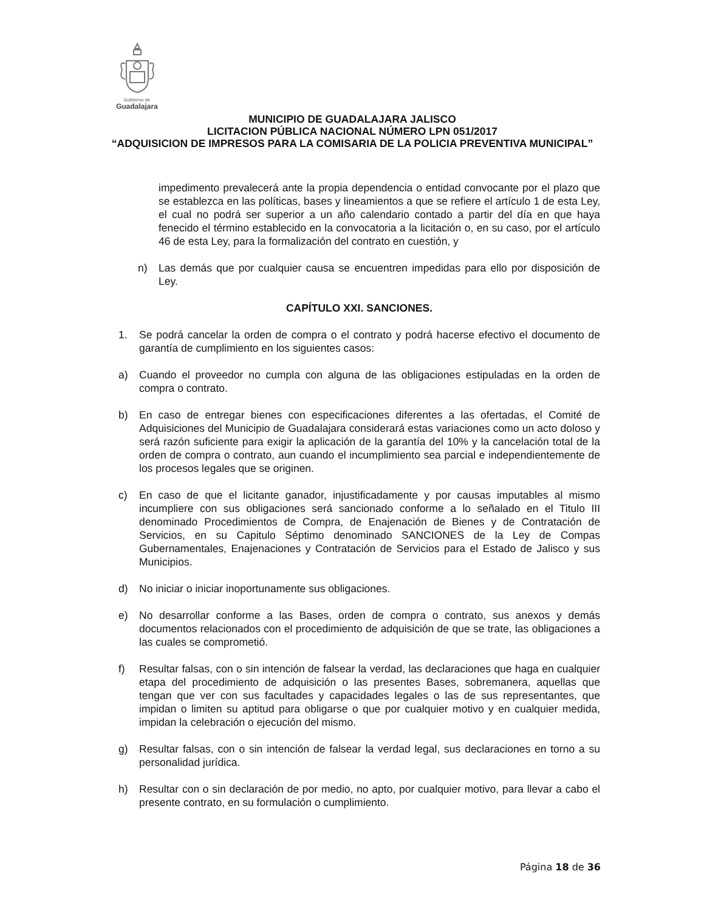Gobierno de
Guadalajara
MUNICIPIO DE GUADALAJARA JALISCO
LICITACION PÚBLICA NACIONAL NÚMERO LPN 051/2017
“ADQUISICION DE IMPRESOS PARA LA COMISARIA DE LA POLICIA PREVENTIVA MUNICIPAL”
impedimento prevalecerá ante la propia dependencia o entidad convocante por el plazo que se establezca en las políticas, bases y lineamientos a que se refiere el artículo 1 de esta Ley, el cual no podrá ser superior a un año calendario contado a partir del día en que haya fenecido el término establecido en la convocatoria a la licitación o, en su caso, por el artículo 46 de esta Ley, para la formalización del contrato en cuestión, y
n) Las demás que por cualquier causa se encuentren impedidas para ello por disposición de Ley.
CAPÍTULO XXI. SANCIONES.
1. Se podrá cancelar la orden de compra o el contrato y podrá hacerse efectivo el documento de garantía de cumplimiento en los siguientes casos:
a) Cuando el proveedor no cumpla con alguna de las obligaciones estipuladas en la orden de compra o contrato.
b) En caso de entregar bienes con especificaciones diferentes a las ofertadas, el Comité de Adquisiciones del Municipio de Guadalajara considerará estas variaciones como un acto doloso y será razón suficiente para exigir la aplicación de la garantía del 10% y la cancelación total de la orden de compra o contrato, aun cuando el incumplimiento sea parcial e independientemente de los procesos legales que se originen.
c) En caso de que el licitante ganador, injustificadamente y por causas imputables al mismo incumpliere con sus obligaciones será sancionado conforme a lo señalado en el Titulo III denominado Procedimientos de Compra, de Enajenación de Bienes y de Contratación de Servicios, en su Capitulo Séptimo denominado SANCIONES de la Ley de Compas Gubernamentales, Enajenaciones y Contratación de Servicios para el Estado de Jalisco y sus Municipios.
d) No iniciar o iniciar inoportunamente sus obligaciones.
e) No desarrollar conforme a las Bases, orden de compra o contrato, sus anexos y demás documentos relacionados con el procedimiento de adquisición de que se trate, las obligaciones a las cuales se comprometió.
f) Resultar falsas, con o sin intención de falsear la verdad, las declaraciones que haga en cualquier etapa del procedimiento de adquisición o las presentes Bases, sobremanera, aquellas que tengan que ver con sus facultades y capacidades legales o las de sus representantes, que impidan o limiten su aptitud para obligarse o que por cualquier motivo y en cualquier medida, impidan la celebración o ejecución del mismo.
g) Resultar falsas, con o sin intención de falsear la verdad legal, sus declaraciones en torno a su personalidad jurídica.
h) Resultar con o sin declaración de por medio, no apto, por cualquier motivo, para llevar a cabo el presente contrato, en su formulación o cumplimiento.
Página 18 de 36